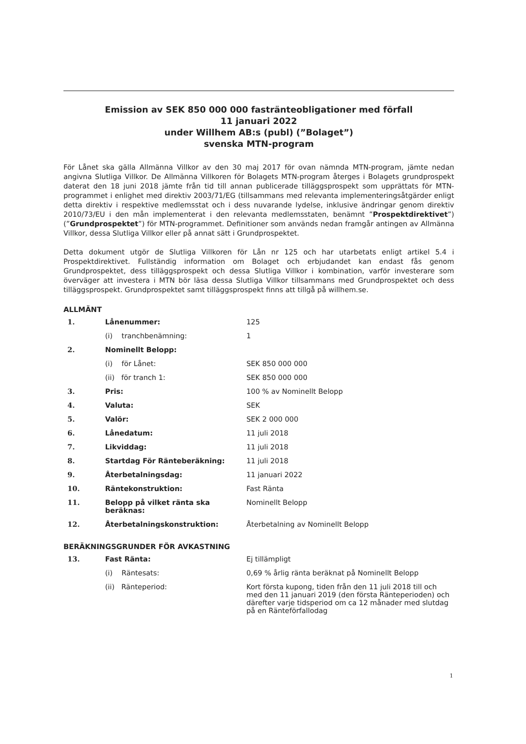Emission av SEK 850 000 000 fastränteobligationer med förfall
11 januari 2022
under Willhem AB:s (publ) (”Bolaget”)
svenska MTN-program
För Lånet ska gälla Allmänna Villkor av den 30 maj 2017 för ovan nämnda MTN-program, jämte nedan angivna Slutliga Villkor. De Allmänna Villkoren för Bolagets MTN-program återges i Bolagets grundprospekt daterat den 18 juni 2018 jämte från tid till annan publicerade tilläggsprospekt som upprättats för MTN-programmet i enlighet med direktiv 2003/71/EG (tillsammans med relevanta implementeringsåtgärder enligt detta direktiv i respektive medlemsstat och i dess nuvarande lydelse, inklusive ändringar genom direktiv 2010/73/EU i den mån implementerat i den relevanta medlemsstaten, benämnt ”Prospektdirektivet”) (”Grundprospektet”) för MTN-programmet. Definitioner som används nedan framgår antingen av Allmänna Villkor, dessa Slutliga Villkor eller på annat sätt i Grundprospektet.
Detta dokument utgör de Slutliga Villkoren för Lån nr 125 och har utarbetats enligt artikel 5.4 i Prospektdirektivet. Fullständig information om Bolaget och erbjudandet kan endast fås genom Grundprospektet, dess tilläggsprospekt och dessa Slutliga Villkor i kombination, varför investerare som överväger att investera i MTN bör läsa dessa Slutliga Villkor tillsammans med Grundprospektet och dess tilläggsprospekt. Grundprospektet samt tilläggsprospekt finns att tillgå på willhem.se.
ALLMÄNT
| 1. | Lånenummer: | 125 |
| | (i) tranchbenämning: | 1 |
| 2. | Nominellt Belopp: | |
| | (i) för Lånet: | SEK 850 000 000 |
| | (ii) för tranch 1: | SEK 850 000 000 |
| 3. | Pris: | 100 % av Nominellt Belopp |
| 4. | Valuta: | SEK |
| 5. | Valör: | SEK 2 000 000 |
| 6. | Lånedatum: | 11 juli 2018 |
| 7. | Likviddag: | 11 juli 2018 |
| 8. | Startdag För Ränteberäkning: | 11 juli 2018 |
| 9. | Återbetalningsdag: | 11 januari 2022 |
| 10. | Räntekonstruktion: | Fast Ränta |
| 11. | Belopp på vilket ränta ska beräknas: | Nominellt Belopp |
| 12. | Återbetalningskonstruktion: | Återbetalning av Nominellt Belopp |
BERÄKNINGSGRUNDER FÖR AVKASTNING
| 13. | Fast Ränta: | Ej tillämpligt |
| | (i) Räntesats: | 0,69 % årlig ränta beräknat på Nominellt Belopp |
| | (ii) Ränteperiod: | Kort första kupong, tiden från den 11 juli 2018 till och med den 11 januari 2019 (den första Ränteperioden) och därefter varje tidsperiod om ca 12 månader med slutdag på en Ränteförfallodag |
1